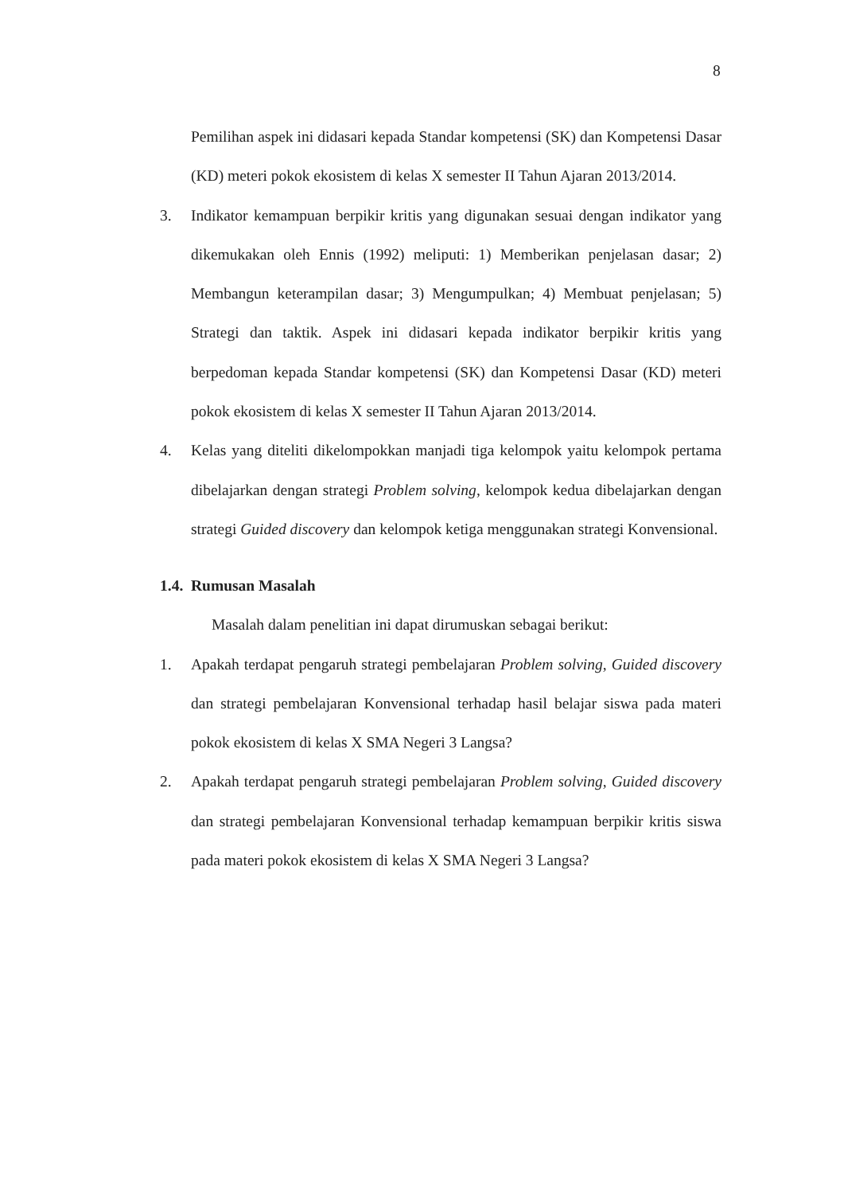8
Pemilihan aspek ini didasari kepada Standar kompetensi (SK) dan Kompetensi Dasar (KD) meteri pokok ekosistem di kelas X semester II Tahun Ajaran 2013/2014.
3. Indikator kemampuan berpikir kritis yang digunakan sesuai dengan indikator yang dikemukakan oleh Ennis (1992) meliputi: 1) Memberikan penjelasan dasar; 2) Membangun keterampilan dasar; 3) Mengumpulkan; 4) Membuat penjelasan; 5) Strategi dan taktik. Aspek ini didasari kepada indikator berpikir kritis yang berpedoman kepada Standar kompetensi (SK) dan Kompetensi Dasar (KD) meteri pokok ekosistem di kelas X semester II Tahun Ajaran 2013/2014.
4. Kelas yang diteliti dikelompokkan manjadi tiga kelompok yaitu kelompok pertama dibelajarkan dengan strategi Problem solving, kelompok kedua dibelajarkan dengan strategi Guided discovery dan kelompok ketiga menggunakan strategi Konvensional.
1.4. Rumusan Masalah
Masalah dalam penelitian ini dapat dirumuskan sebagai berikut:
1. Apakah terdapat pengaruh strategi pembelajaran Problem solving, Guided discovery dan strategi pembelajaran Konvensional terhadap hasil belajar siswa pada materi pokok ekosistem di kelas X SMA Negeri 3 Langsa?
2. Apakah terdapat pengaruh strategi pembelajaran Problem solving, Guided discovery dan strategi pembelajaran Konvensional terhadap kemampuan berpikir kritis siswa pada materi pokok ekosistem di kelas X SMA Negeri 3 Langsa?